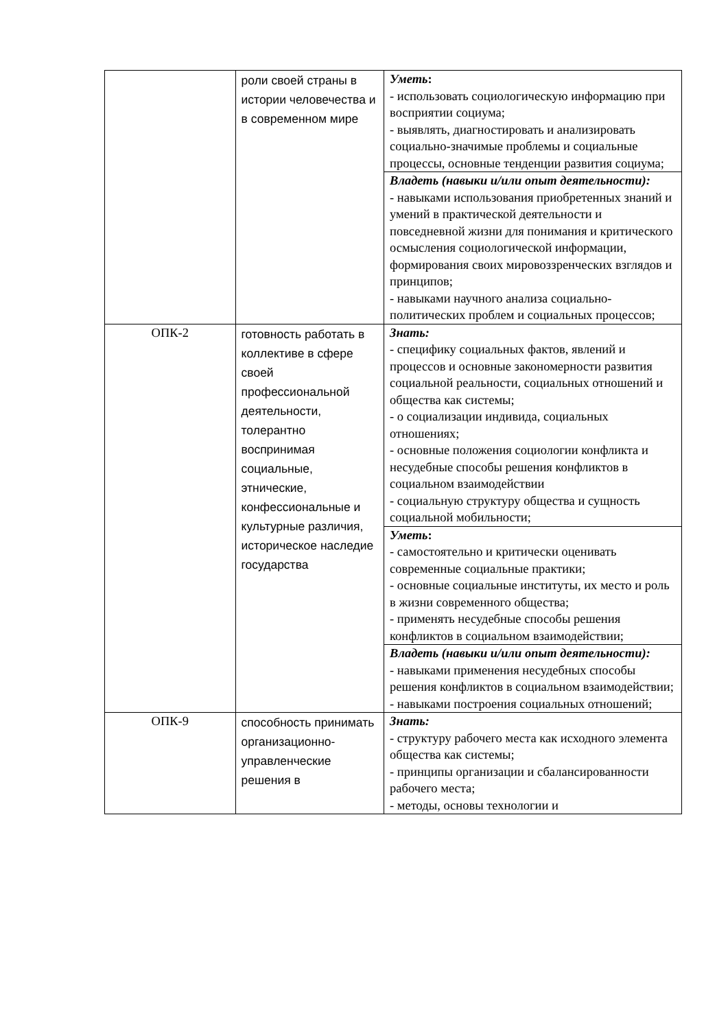| | роли своей страны в истории человечества и в современном мире | Уметь : - использовать социологическую информацию при восприятии социума; - выявлять, диагностировать и анализировать социально-значимые проблемы и социальные процессы, основные тенденции развития социума; |
| | | Владеть (навыки и/или опыт деятельности): - навыками использования приобретенных знаний и умений в практической деятельности и повседневной жизни для понимания и критического осмысления социологической информации, формирования своих мировоззренческих взглядов и принципов; - навыками научного анализа социально-политических проблем и социальных процессов; |
| ОПК-2 | готовность работать в коллективе в сфере своей профессиональной деятельности, толерантно воспринимая социальные, этнические, конфессиональные и культурные различия, историческое наследие государства | Знать: - специфику социальных фактов, явлений и процессов и основные закономерности развития социальной реальности, социальных отношений и общества как системы; - о социализации индивида, социальных отношениях; - основные положения социологии конфликта и несудебные способы решения конфликтов в социальном взаимодействии - социальную структуру общества и сущность социальной мобильности; |
| | | Уметь : - самостоятельно и критически оценивать современные социальные практики; - основные социальные институты, их место и роль в жизни современного общества; - применять несудебные способы решения конфликтов в социальном взаимодействии; |
| | | Владеть (навыки и/или опыт деятельности): - навыками применения несудебных способы решения конфликтов в социальном взаимодействии; - навыками построения социальных отношений; |
| ОПК-9 | способность принимать организационно-управленческие решения в | Знать: - структуру рабочего места как исходного элемента общества как системы; - принципы организации и сбалансированности рабочего места; - методы, основы технологии и |